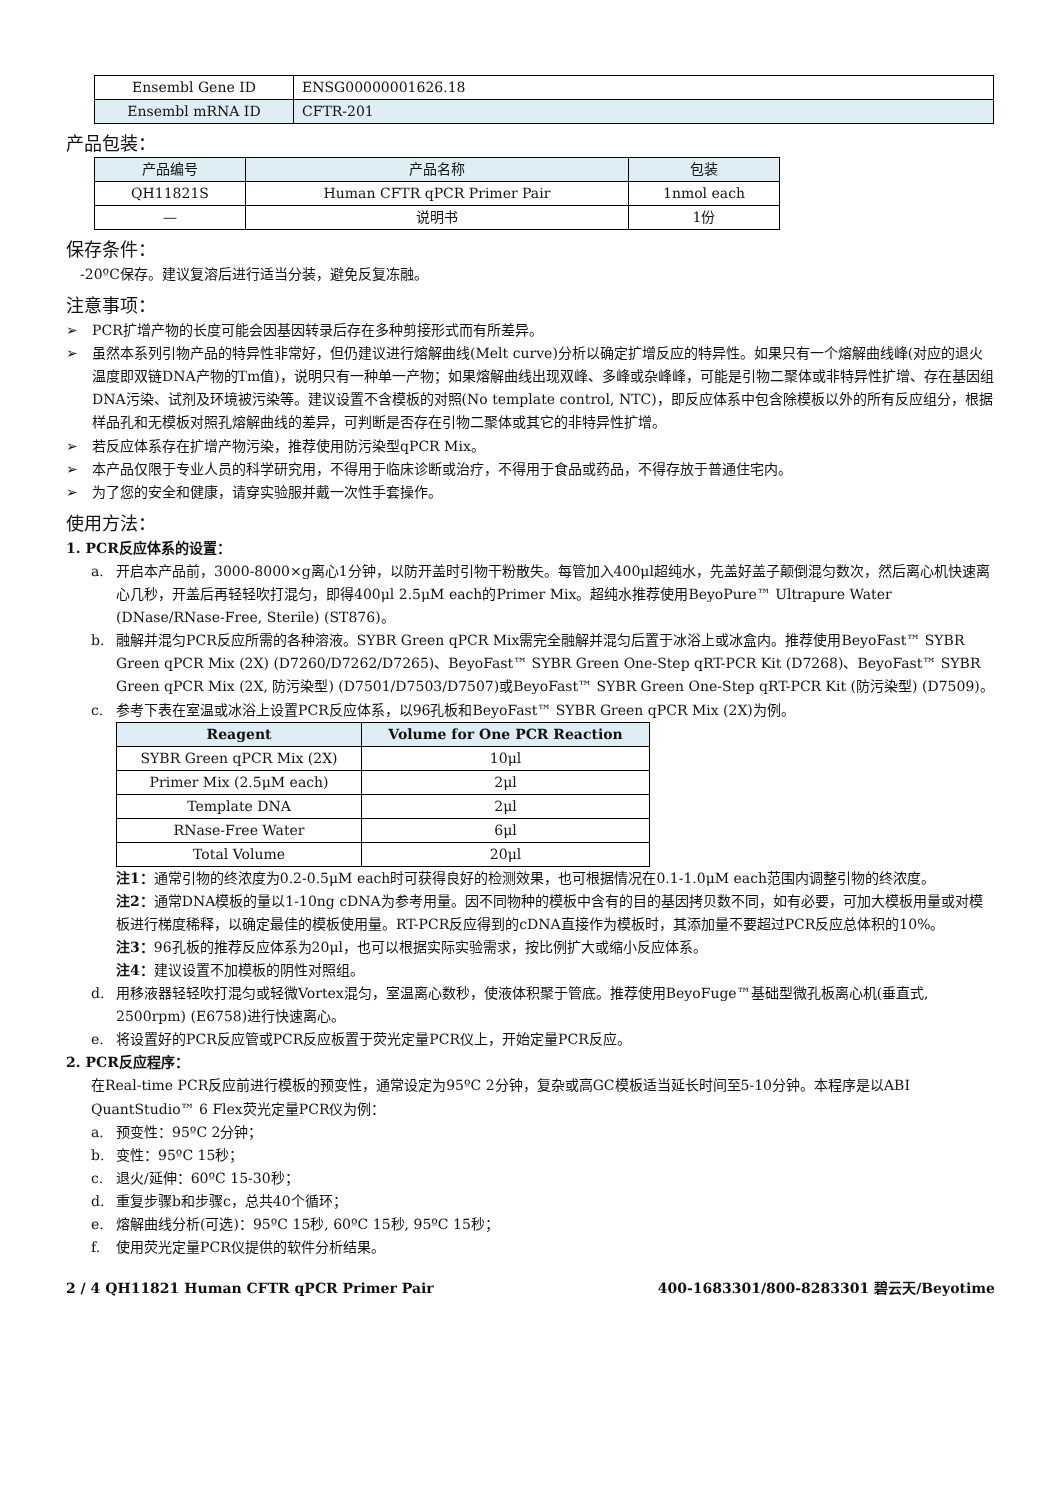| Ensembl Gene ID | ENSG00000001626.18 |
| Ensembl mRNA ID | CFTR-201 |
产品包装：
| 产品编号 | 产品名称 | 包装 |
| --- | --- | --- |
| QH11821S | Human CFTR qPCR Primer Pair | 1nmol each |
| — | 说明书 | 1份 |
保存条件：
-20ºC保存。建议复溶后进行适当分装，避免反复冻融。
注意事项：
➢ PCR扩增产物的长度可能会因基因转录后存在多种剪接形式而有所差异。
➢ 虽然本系列引物产品的特异性非常好，但仍建议进行熔解曲线(Melt curve)分析以确定扩增反应的特异性。如果只有一个熔解曲线峰(对应的退火温度即双链DNA产物的Tm值)，说明只有一种单一产物；如果熔解曲线出现双峰、多峰或杂峰峰，可能是引物二聚体或非特异性扩增、存在基因组DNA污染、试剂及环境被污染等。建议设置不含模板的对照(No template control, NTC)，即反应体系中包含除模板以外的所有反应组分，根据样品孔和无模板对照孔熔解曲线的差异，可判断是否存在引物二聚体或其它的非特异性扩增。
➢ 若反应体系存在扩增产物污染，推荐使用防污染型qPCR Mix。
➢ 本产品仅限于专业人员的科学研究用，不得用于临床诊断或治疗，不得用于食品或药品，不得存放于普通住宅内。
➢ 为了您的安全和健康，请穿实验服并戴一次性手套操作。
使用方法：
1. PCR反应体系的设置：
a. 开启本产品前，3000-8000×g离心1分钟，以防开盖时引物干粉散失。每管加入400μl超纯水，先盖好盖子颠倒混匀数次，然后离心机快速离心几秒，开盖后再轻轻吹打混匀，即得400μl 2.5μM each的Primer Mix。超纯水推荐使用BeyoPure™ Ultrapure Water (DNase/RNase-Free, Sterile) (ST876)。
b. 融解并混匀PCR反应所需的各种溶液。SYBR Green qPCR Mix需完全融解并混匀后置于冰浴上或冰盒内。推荐使用BeyoFast™ SYBR Green qPCR Mix (2X) (D7260/D7262/D7265)、BeyoFast™ SYBR Green One-Step qRT-PCR Kit (D7268)、BeyoFast™ SYBR Green qPCR Mix (2X, 防污染型) (D7501/D7503/D7507)或BeyoFast™ SYBR Green One-Step qRT-PCR Kit (防污染型) (D7509)。
c. 参考下表在室温或冰浴上设置PCR反应体系，以96孔板和BeyoFast™ SYBR Green qPCR Mix (2X)为例。
| Reagent | Volume for One PCR Reaction |
| --- | --- |
| SYBR Green qPCR Mix (2X) | 10μl |
| Primer Mix (2.5μM each) | 2μl |
| Template DNA | 2μl |
| RNase-Free Water | 6μl |
| Total Volume | 20μl |
注1：通常引物的终浓度为0.2-0.5μM each时可获得良好的检测效果，也可根据情况在0.1-1.0μM each范围内调整引物的终浓度。
注2：通常DNA模板的量以1-10ng cDNA为参考用量。因不同物种的模板中含有的目的基因拷贝数不同，如有必要，可加大模板用量或对模板进行梯度稀释，以确定最佳的模板使用量。RT-PCR反应得到的cDNA直接作为模板时，其添加量不要超过PCR反应总体积的10%。
注3：96孔板的推荐反应体系为20μl，也可以根据实际实验需求，按比例扩大或缩小反应体系。
注4：建议设置不加模板的阴性对照组。
d. 用移液器轻轻吹打混匀或轻微Vortex混匀，室温离心数秒，使液体积聚于管底。推荐使用BeyoFuge™基础型微孔板离心机(垂直式, 2500rpm) (E6758)进行快速离心。
e. 将设置好的PCR反应管或PCR反应板置于荧光定量PCR仪上，开始定量PCR反应。
2. PCR反应程序：
在Real-time PCR反应前进行模板的预变性，通常设定为95ºC 2分钟，复杂或高GC模板适当延长时间至5-10分钟。本程序是以ABI QuantStudio™ 6 Flex荧光定量PCR仪为例：
a. 预变性：95ºC 2分钟；
b. 变性：95ºC 15秒；
c. 退火/延伸：60ºC 15-30秒；
d. 重复步骤b和步骤c，总共40个循环；
e. 熔解曲线分析(可选)：95ºC 15秒, 60ºC 15秒, 95ºC 15秒；
f. 使用荧光定量PCR仪提供的软件分析结果。
2 / 4 QH11821 Human CFTR qPCR Primer Pair 400-1683301/800-8283301 碧云天/Beyotime